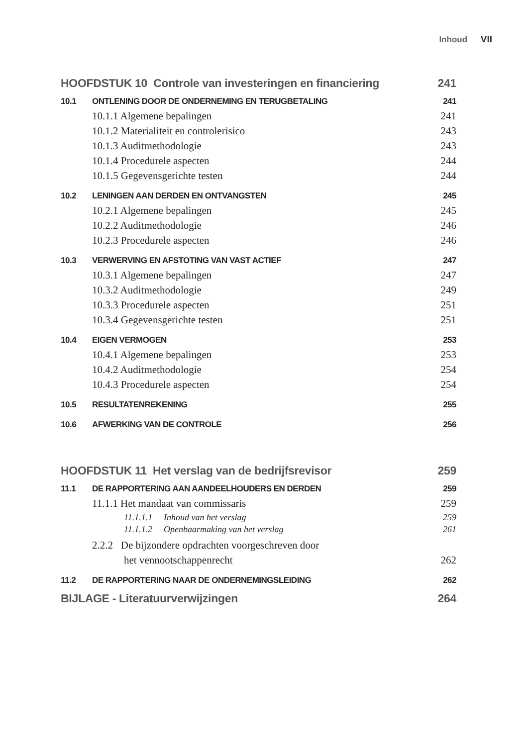Inhoud VII
HOOFDSTUK 10 Controle van investeringen en financiering 241
10.1 ONTLENING DOOR DE ONDERNEMING EN TERUGBETALING 241
10.1.1 Algemene bepalingen 241
10.1.2 Materialiteit en controlerisico 243
10.1.3 Auditmethodologie 243
10.1.4 Procedurele aspecten 244
10.1.5 Gegevensgerichte testen 244
10.2 LENINGEN AAN DERDEN EN ONTVANGSTEN 245
10.2.1 Algemene bepalingen 245
10.2.2 Auditmethodologie 246
10.2.3 Procedurele aspecten 246
10.3 VERWERVING EN AFSTOTING VAN VAST ACTIEF 247
10.3.1 Algemene bepalingen 247
10.3.2 Auditmethodologie 249
10.3.3 Procedurele aspecten 251
10.3.4 Gegevensgerichte testen 251
10.4 EIGEN VERMOGEN 253
10.4.1 Algemene bepalingen 253
10.4.2 Auditmethodologie 254
10.4.3 Procedurele aspecten 254
10.5 RESULTATENREKENING 255
10.6 AFWERKING VAN DE CONTROLE 256
HOOFDSTUK 11 Het verslag van de bedrijfsrevisor 259
11.1 DE RAPPORTERING AAN AANDEELHOUDERS EN DERDEN 259
11.1.1 Het mandaat van commissaris 259
11.1.1.1 Inhoud van het verslag 259
11.1.1.2 Openbaarmaking van het verslag 261
2.2.2 De bijzondere opdrachten voorgeschreven door
het vennootschappenrecht 262
11.2 DE RAPPORTERING NAAR DE ONDERNEMINGSLEIDING 262
BIJLAGE - Literatuurverwijzingen 264